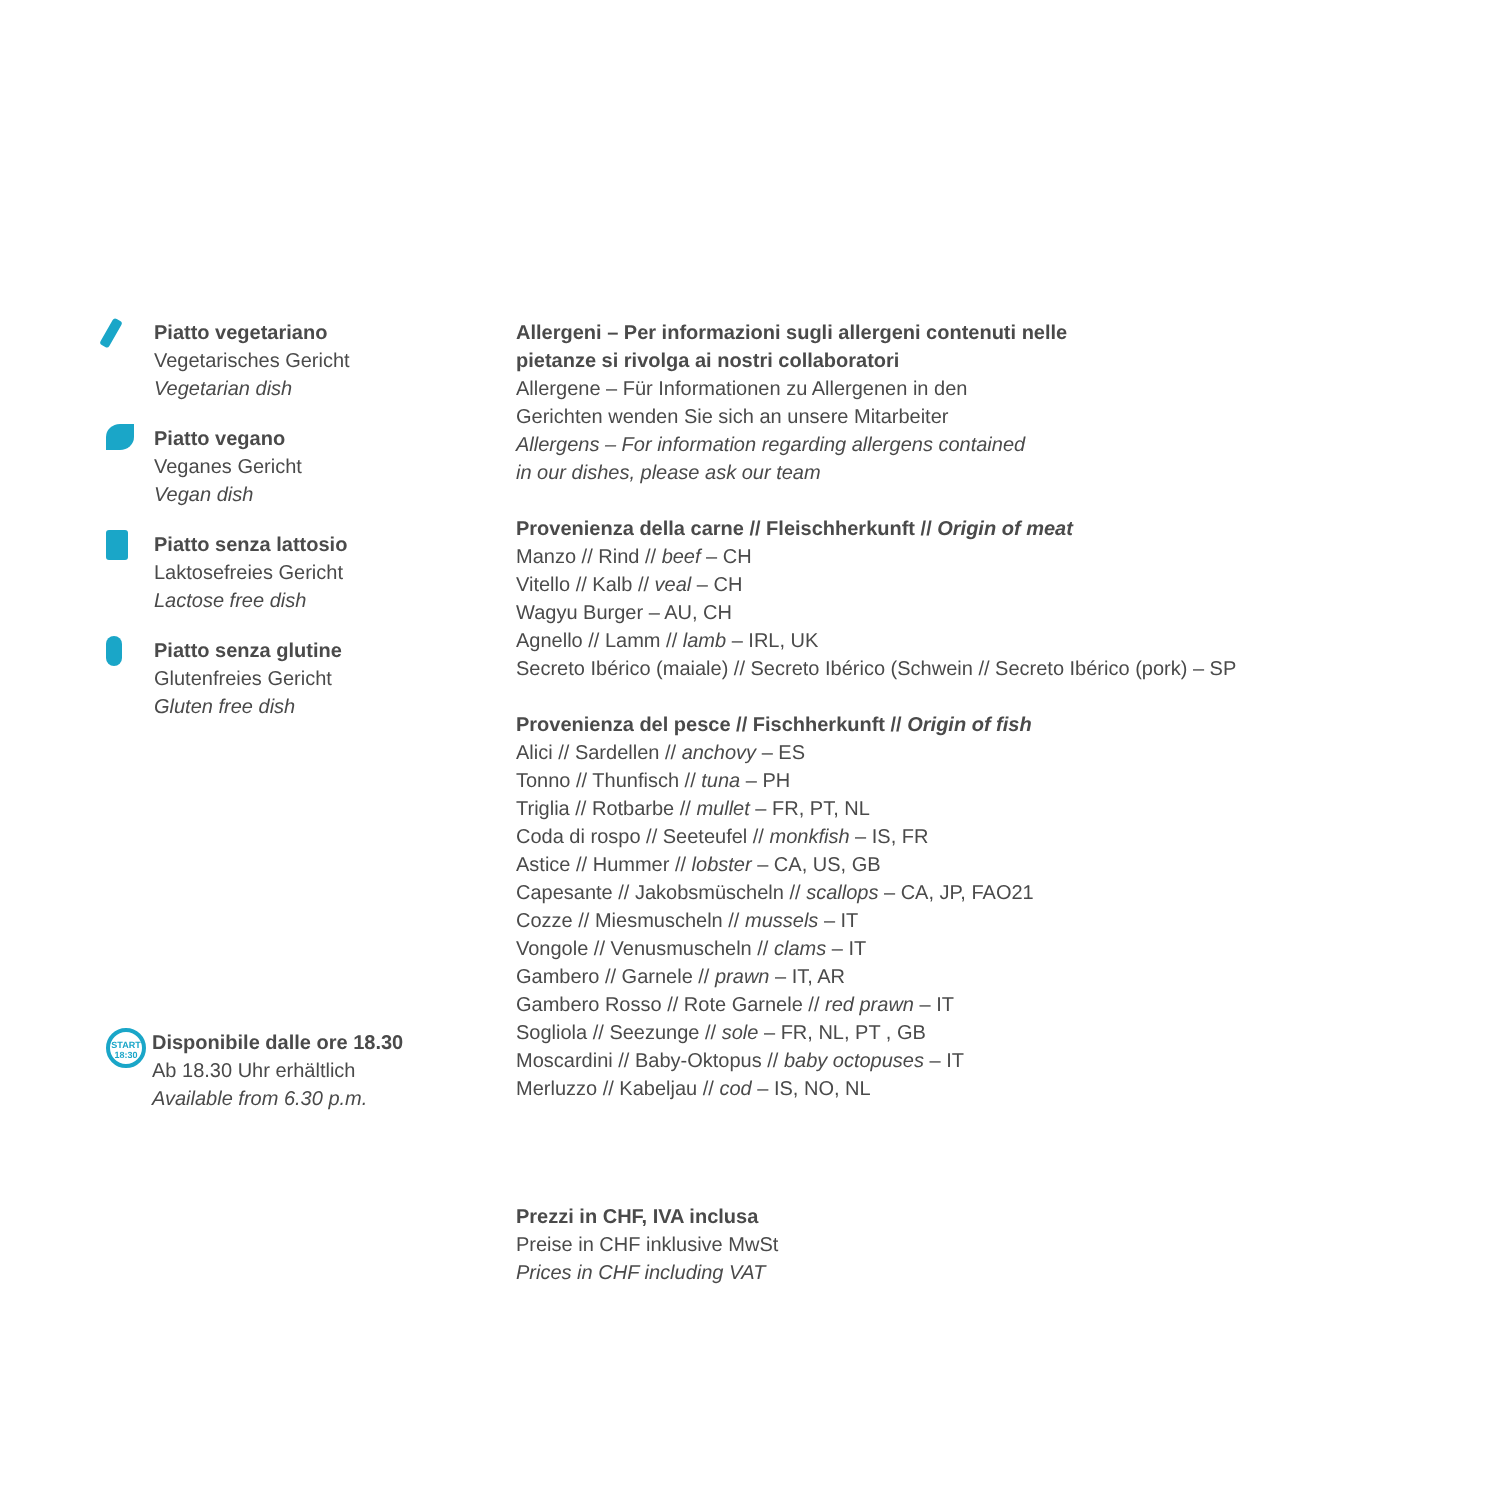Piatto vegetariano
Vegetarisches Gericht
Vegetarian dish
Piatto vegano
Veganes Gericht
Vegan dish
Piatto senza lattosio
Laktosefreies Gericht
Lactose free dish
Piatto senza glutine
Glutenfreies Gericht
Gluten free dish
START
18:30
Disponibile dalle ore 18.30
Ab 18.30 Uhr erhältlich
Available from 6.30 p.m.
Allergeni – Per informazioni sugli allergeni contenuti nelle
pietanze si rivolga ai nostri collaboratori
Allergene – Für Informationen zu Allergenen in den
Gerichten wenden Sie sich an unsere Mitarbeiter
Allergens – For information regarding allergens contained
in our dishes, please ask our team
Provenienza della carne // Fleischherkunft // Origin of meat
Manzo // Rind // beef – CH
Vitello // Kalb // veal – CH
Wagyu Burger – AU, CH
Agnello // Lamm // lamb – IRL, UK
Secreto Ibérico (maiale) // Secreto Ibérico (Schwein // Secreto Ibérico (pork) – SP
Provenienza del pesce // Fischherkunft // Origin of fish
Alici // Sardellen // anchovy – ES
Tonno // Thunfisch // tuna – PH
Triglia // Rotbarbe // mullet – FR, PT, NL
Coda di rospo // Seeteufel // monkfish – IS, FR
Astice // Hummer // lobster – CA, US, GB
Capesante // Jakobsmüscheln // scallops – CA, JP, FAO21
Cozze // Miesmuscheln // mussels – IT
Vongole // Venusmuscheln // clams – IT
Gambero // Garnele // prawn – IT, AR
Gambero Rosso // Rote Garnele // red prawn – IT
Sogliola // Seezunge // sole – FR, NL, PT , GB
Moscardini // Baby-Oktopus // baby octopuses – IT
Merluzzo // Kabeljau // cod – IS, NO, NL
Prezzi in CHF, IVA inclusa
Preise in CHF inklusive MwSt
Prices in CHF including VAT